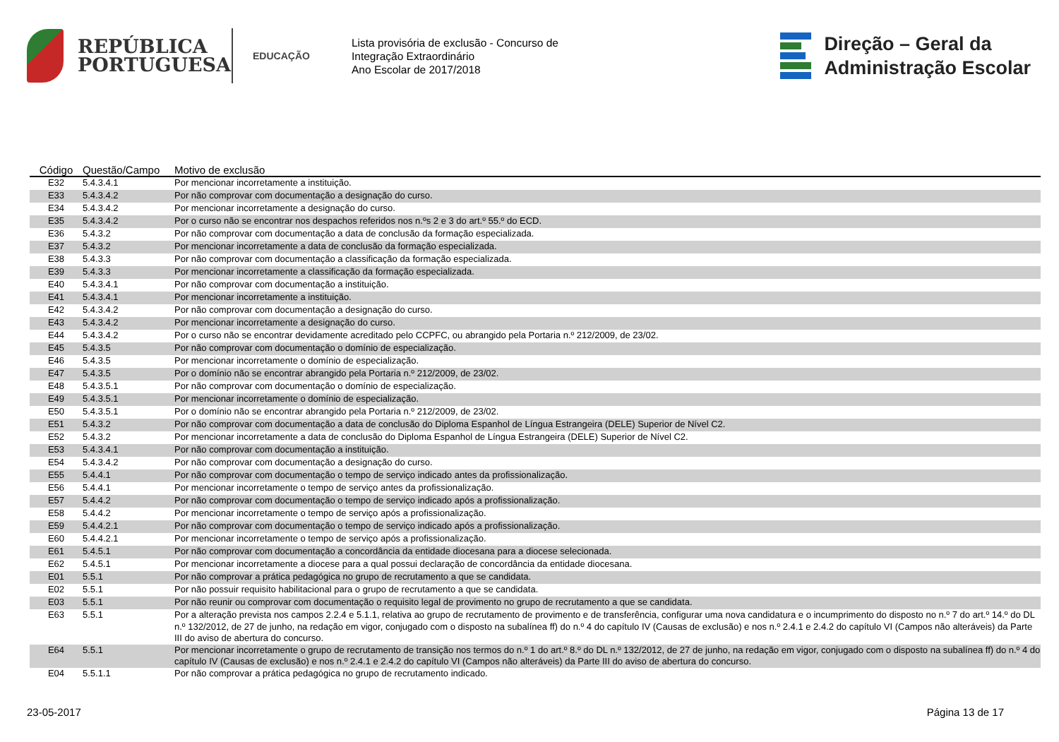REPÚBLICA
PORTUGUESA
EDUCAÇÃO
Lista provisória de exclusão - Concurso de
Integração Extraordinário
Ano Escolar de 2017/2018
Direção – Geral da
Administração Escolar
| Código | Questão/Campo | Motivo de exclusão |
| --- | --- | --- |
| E32 | 5.4.3.4.1 | Por mencionar incorretamente a instituição. |
| E33 | 5.4.3.4.2 | Por não comprovar com documentação a designação do curso. |
| E34 | 5.4.3.4.2 | Por mencionar incorretamente a designação do curso. |
| E35 | 5.4.3.4.2 | Por o curso não se encontrar nos despachos referidos nos n.ºs 2 e 3 do art.º 55.º do ECD. |
| E36 | 5.4.3.2 | Por não comprovar com documentação a data de conclusão da formação especializada. |
| E37 | 5.4.3.2 | Por mencionar incorretamente a data de conclusão da formação especializada. |
| E38 | 5.4.3.3 | Por não comprovar com documentação a classificação da formação especializada. |
| E39 | 5.4.3.3 | Por mencionar incorretamente a classificação da formação especializada. |
| E40 | 5.4.3.4.1 | Por não comprovar com documentação a instituição. |
| E41 | 5.4.3.4.1 | Por mencionar incorretamente a instituição. |
| E42 | 5.4.3.4.2 | Por não comprovar com documentação a designação do curso. |
| E43 | 5.4.3.4.2 | Por mencionar incorretamente a designação do curso. |
| E44 | 5.4.3.4.2 | Por o curso não se encontrar devidamente acreditado pelo CCPFC, ou abrangido pela Portaria n.º 212/2009, de 23/02. |
| E45 | 5.4.3.5 | Por não comprovar com documentação o domínio de especialização. |
| E46 | 5.4.3.5 | Por mencionar incorretamente o domínio de especialização. |
| E47 | 5.4.3.5 | Por o domínio não se encontrar abrangido pela Portaria n.º 212/2009, de 23/02. |
| E48 | 5.4.3.5.1 | Por não comprovar com documentação o domínio de especialização. |
| E49 | 5.4.3.5.1 | Por mencionar incorretamente o domínio de especialização. |
| E50 | 5.4.3.5.1 | Por o domínio não se encontrar abrangido pela Portaria n.º 212/2009, de 23/02. |
| E51 | 5.4.3.2 | Por não comprovar com documentação a data de conclusão do Diploma Espanhol de Língua Estrangeira (DELE) Superior de Nível C2. |
| E52 | 5.4.3.2 | Por mencionar incorretamente a data de conclusão do Diploma Espanhol de Língua Estrangeira (DELE) Superior de Nível C2. |
| E53 | 5.4.3.4.1 | Por não comprovar com documentação a instituição. |
| E54 | 5.4.3.4.2 | Por não comprovar com documentação a designação do curso. |
| E55 | 5.4.4.1 | Por não comprovar com documentação o tempo de serviço indicado antes da profissionalização. |
| E56 | 5.4.4.1 | Por mencionar incorretamente o tempo de serviço antes da profissionalização. |
| E57 | 5.4.4.2 | Por não comprovar com documentação o tempo de serviço indicado após a profissionalização. |
| E58 | 5.4.4.2 | Por mencionar incorretamente o tempo de serviço após a profissionalização. |
| E59 | 5.4.4.2.1 | Por não comprovar com documentação o tempo de serviço indicado após a profissionalização. |
| E60 | 5.4.4.2.1 | Por mencionar incorretamente o tempo de serviço após a profissionalização. |
| E61 | 5.4.5.1 | Por não comprovar com documentação a concordância da entidade diocesana para a diocese selecionada. |
| E62 | 5.4.5.1 | Por mencionar incorretamente a diocese para a qual possui declaração de concordância da entidade diocesana. |
| E01 | 5.5.1 | Por não comprovar a prática pedagógica no grupo de recrutamento a que se candidata. |
| E02 | 5.5.1 | Por não possuir requisito habilitacional para o grupo de recrutamento a que se candidata. |
| E03 | 5.5.1 | Por não reunir ou comprovar com documentação o requisito legal de provimento no grupo de recrutamento a que se candidata. |
| E63 | 5.5.1 | Por a alteração prevista nos campos 2.2.4 e 5.1.1, relativa ao grupo de recrutamento de provimento e de transferência, configurar uma nova candidatura e o incumprimento do disposto no n.º 7 do art.º 14.º do DL n.º 132/2012, de 27 de junho, na redação em vigor, conjugado com o disposto na subalínea ff) do n.º 4 do capítulo IV (Causas de exclusão) e nos n.º 2.4.1 e 2.4.2 do capítulo VI (Campos não alteráveis) da Parte III do aviso de abertura do concurso. |
| E64 | 5.5.1 | Por mencionar incorretamente o grupo de recrutamento de transição nos termos do n.º 1 do art.º 8.º do DL n.º 132/2012, de 27 de junho, na redação em vigor, conjugado com o disposto na subalínea ff) do n.º 4 do capítulo IV (Causas de exclusão) e nos n.º 2.4.1 e 2.4.2 do capítulo VI (Campos não alteráveis) da Parte III do aviso de abertura do concurso. |
| E04 | 5.5.1.1 | Por não comprovar a prática pedagógica no grupo de recrutamento indicado. |
23-05-2017 Página 13 de 17